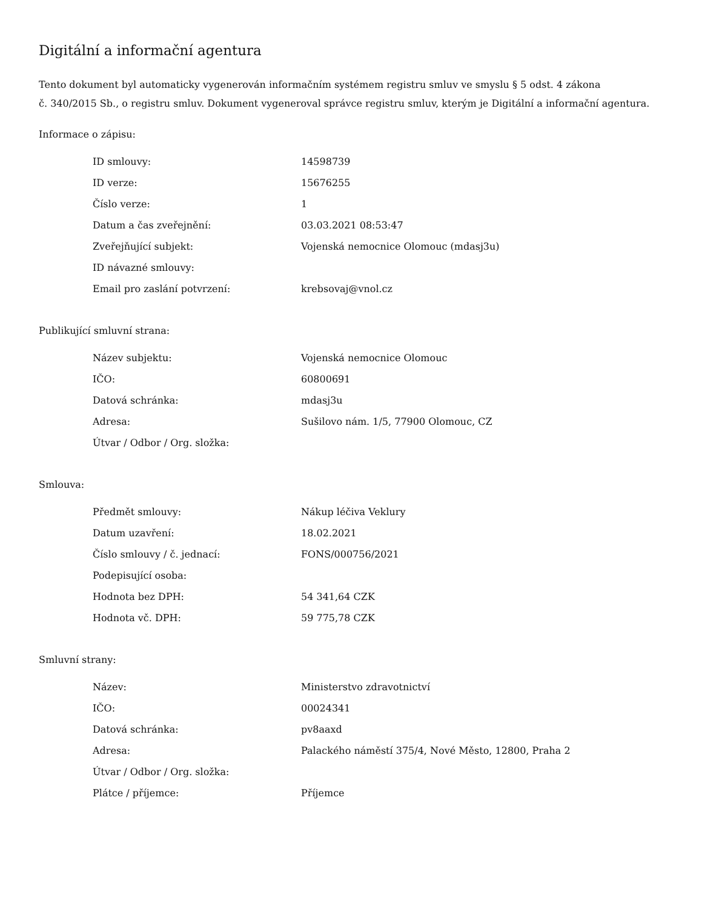Digitální a informační agentura
Tento dokument byl automaticky vygenerován informačním systémem registru smluv ve smyslu § 5 odst. 4 zákona
č. 340/2015 Sb., o registru smluv. Dokument vygeneroval správce registru smluv, kterým je Digitální a informační agentura.
Informace o zápisu:
| ID smlouvy: | 14598739 |
| ID verze: | 15676255 |
| Číslo verze: | 1 |
| Datum a čas zveřejnění: | 03.03.2021 08:53:47 |
| Zveřejňující subjekt: | Vojenská nemocnice Olomouc (mdasj3u) |
| ID návazné smlouvy: | |
| Email pro zaslání potvrzení: | krebsovaj@vnol.cz |
Publikující smluvní strana:
| Název subjektu: | Vojenská nemocnice Olomouc |
| IČO: | 60800691 |
| Datová schránka: | mdasj3u |
| Adresa: | Sušilovo nám. 1/5, 77900 Olomouc, CZ |
| Útvar / Odbor / Org. složka: | |
Smlouva:
| Předmět smlouvy: | Nákup léčiva Veklury |
| Datum uzavření: | 18.02.2021 |
| Číslo smlouvy / č. jednací: | FONS/000756/2021 |
| Podepisující osoba: | |
| Hodnota bez DPH: | 54 341,64 CZK |
| Hodnota vč. DPH: | 59 775,78 CZK |
Smluvní strany:
| Název: | Ministerstvo zdravotnictví |
| IČO: | 00024341 |
| Datová schránka: | pv8aaxd |
| Adresa: | Palackého náměstí 375/4, Nové Město, 12800, Praha 2 |
| Útvar / Odbor / Org. složka: | |
| Plátce / příjemce: | Příjemce |